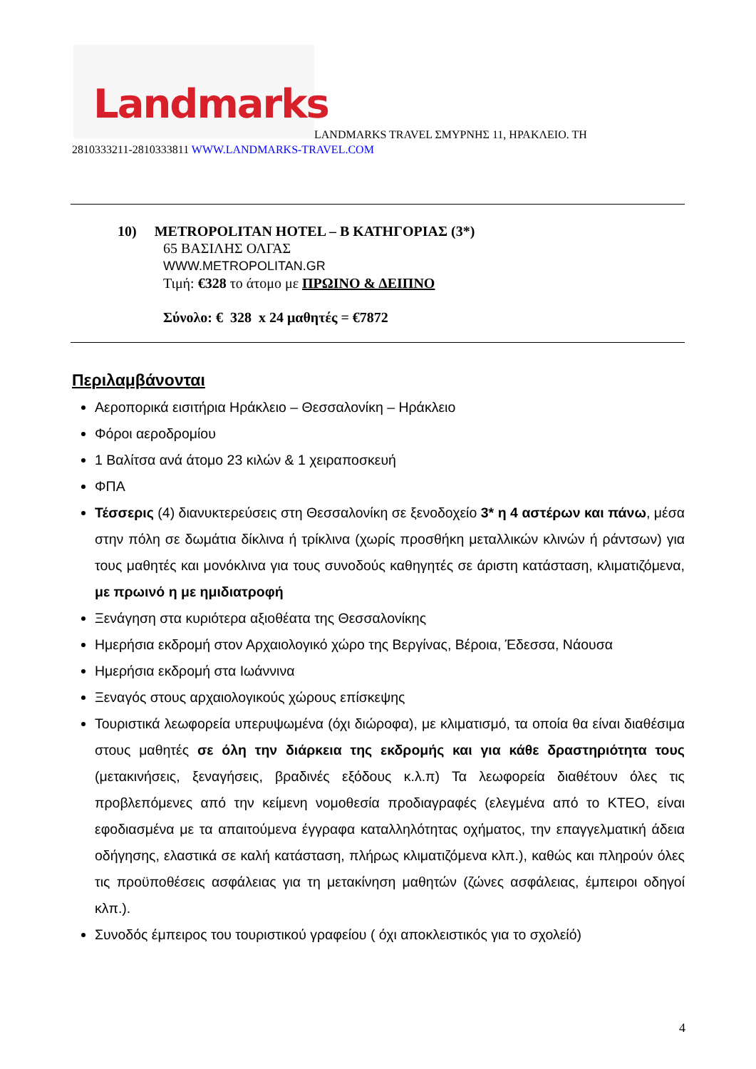Landmarks
LANDMARKS TRAVEL ΣΜΥΡΝΗΣ 11, ΗΡΑΚΛΕΙΟ. ΤΗ
2810333211-2810333811 WWW.LANDMARKS-TRAVEL.COM
10) METROPOLITAN HOTEL – B ΚΑΤΗΓΟΡΙΑΣ (3*)
65 ΒΑΣΙΛΗΣ ΟΛΓΑΣ
WWW.METROPOLITAN.GR
Τιμή: €328 το άτομο με ΠΡΩΙΝΟ & ΔΕΙΠΝΟ
Σύνολο: € 328 x 24 μαθητές = €7872
Περιλαμβάνονται
Αεροπορικά εισιτήρια Ηράκλειο – Θεσσαλονίκη – Ηράκλειο
Φόροι αεροδρομίου
1 Βαλίτσα ανά άτομο 23 κιλών & 1 χειραποσκευή
ΦΠΑ
Τέσσερις (4) διανυκτερεύσεις στη Θεσσαλονίκη σε ξενοδοχείο 3* η 4 αστέρων και πάνω, μέσα στην πόλη σε δωμάτια δίκλινα ή τρίκλινα (χωρίς προσθήκη μεταλλικών κλινών ή ράντσων) για τους μαθητές και μονόκλινα για τους συνοδούς καθηγητές σε άριστη κατάσταση, κλιματιζόμενα, με πρωινό η με ημιδιατροφή
Ξενάγηση στα κυριότερα αξιοθέατα της Θεσσαλονίκης
Ημερήσια εκδρομή στον Αρχαιολογικό χώρο της Βεργίνας, Βέροια, Έδεσσα, Νάουσα
Ημερήσια εκδρομή στα Ιωάννινα
Ξεναγός στους αρχαιολογικούς χώρους επίσκεψης
Τουριστικά λεωφορεία υπερυψωμένα (όχι διώροφα), με κλιματισμό, τα οποία θα είναι διαθέσιμα στους μαθητές σε όλη την διάρκεια της εκδρομής και για κάθε δραστηριότητα τους (μετακινήσεις, ξεναγήσεις, βραδινές εξόδους κ.λ.π) Τα λεωφορεία διαθέτουν όλες τις προβλεπόμενες από την κείμενη νομοθεσία προδιαγραφές (ελεγμένα από το ΚΤΕΟ, είναι εφοδιασμένα με τα απαιτούμενα έγγραφα καταλληλότητας οχήματος, την επαγγελματική άδεια οδήγησης, ελαστικά σε καλή κατάσταση, πλήρως κλιματιζόμενα κλπ.), καθώς και πληρούν όλες τις προϋποθέσεις ασφάλειας για τη μετακίνηση μαθητών (ζώνες ασφάλειας, έμπειροι οδηγοί κλπ.).
Συνοδός έμπειρος του τουριστικού γραφείου ( όχι αποκλειστικός για το σχολείό)
4